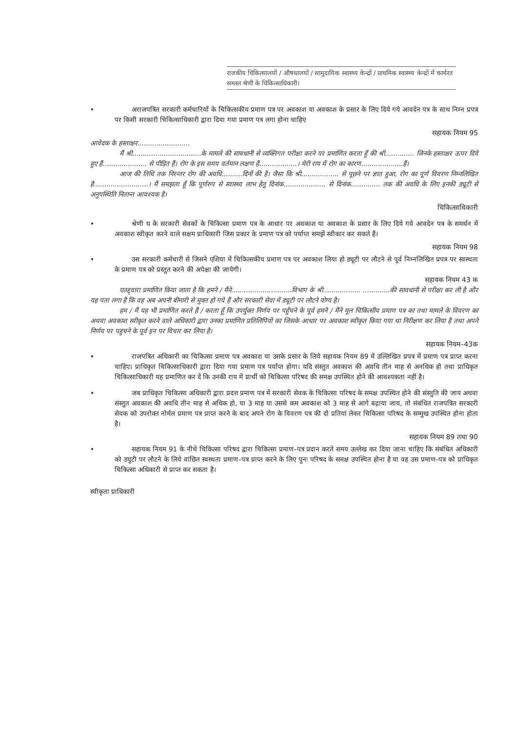राजकीय चिकित्सालयों / औषधालयों / सामुदायिक स्वास्थ्य केन्द्रों / प्राथमिक स्वास्थ्य केन्द्रों में कार्यरत समस्त श्रेणी के चिकित्साधिकारी।
• अराजपत्रित सरकारी कर्मचारियों के चिकित्सकीय प्रमाण पत्र पर अवकाश या अवकाश के प्रसार के लिए दिये गये आवदेन पत्र के साथ निम्न प्रपत्र पर किसी सरकारी चिकित्साधिकारी द्वारा दिया गया प्रमाण पत्र लगा होना चाहिए
सहायक नियम 95
आवेदक के हस्ताक्षर.........................
मैं श्री.................................के मामले की सावधानी से व्यक्तिगत परीक्षा करने पर प्रमाणित करता हूँ की श्री.............. जिनके हस्ताक्षर ऊपर दिये हुए हैं..................... से पीड़ित हैं। रोग के इस समय वर्तमान लक्षण हैं..................। मेरी राय में रोग का कारण....................हैं।
आज की तिथि तक निरन्तर रोग की अवधि..........दिनों की है। जैसा कि श्री.................. से पूछने पर ज्ञात हुआ, रोग का पूर्ण विवरण निम्नलिखित है..........................। मैं समझता हूँ कि पूर्णरुप से स्वास्थ्य लाभ हेतु दिनांक.................... से दिनांक.............. तक की अवधि के लिए इनकी ड्यूटी से अनुपस्थिति नितान्त आवश्यक है।
चिकित्साधिकारी
• श्रेणी घ के सरकारी सेवकों के चिकित्सा प्रमाण पत्र के आधार पर अवकाश या अवकाश के प्रसार के लिए दिये गये आवदेन पत्र के समर्थन में अवकाश स्वीकृत करने वाले सक्षम प्राधिकारी जिस प्रकार के प्रमाण पत्र को पर्याप्त समझें स्वीकार कर सकते हैं।
सहायक नियम 98
• उस सरकारी कर्मचारी से जिसने एशिया में चिकित्सकीय प्रमाण पत्र पर अवकाश लिया हो ड्यूटी पर लौटने से पूर्व निम्नलिखित प्रपत्र पर स्वस्थता के प्रमाण पत्र को प्रस्तुत करने की अपेक्षा की जायेगी।
सहायक नियम 43 क
एतद्द्वारा प्रमाणित किया जाता है कि हमने / मैंने.............................विभाग के श्री.................. .............की सावधानी से परीक्षा कर ली है और यह पता लगा है कि वह अब अपनी बीमारी से मुक्त हो गये हैं और सरकारी सेवा में ड्यूटी पर लौटने योग्य है।
हम / मैं यह भी प्रमाणित करते हैं / करता हूँ कि उपर्युक्त निर्णय पर पहुँचने के पूर्व हमने / मैंने मूल चिकित्सीय प्रमाण पत्र का तथा मामले के विवरण का अथवा अवकाश स्वीकृत करने वाले अधिकारी द्वारा उनका प्रमाणित प्रतिलिपियों का जिसके आधार पर अवकाश स्वीकृत किया गया था निरीक्षण कर लिया है तथा अपने निर्णय पर पहुचने के पूर्व इन पर विचार कर लिया है।
सहायक नियम–43क
• राजपत्रित अधिकारी का चिकित्सा प्रमाण पत्र अवकाश या उसके प्रसार के लिये सहायक नियम 89 में उल्लिखित प्रपत्र में प्रमाण पत्र प्राप्त करना चाहिए। प्राधिकृत चिकित्साधिकारी द्वारा दिया गया प्रमाण पत्र पर्याप्त होगा। यदि संस्तुत अवकाश की अवधि तीन माह से अनधिक हो तथा प्राधिकृत चिकित्साधिकारी यह प्रमाणित कर दें कि उनकी राय में प्रार्थी को चिकित्सा परिषद की समक्ष उपस्थित होने की आवश्यकता नहीं है।
• जब प्राधिकृत चिकित्सा अधिकारी द्वारा प्रदत्त प्रमाण पत्र में सरकारी सेवक के चिकित्सा परिषद के समक्ष उपस्थित होने की संस्तुति की जाय अथवा संस्तुत अवकाश की अवधि तीन माह से अधिक हो, या 3 माह या उससे कम अवकाश को 3 माह से आगे बढ़ाया जाय, तो संबंधित राजपत्रित सरकारी सेवक को उपरोक्त नोर्मल प्रमाण पत्र प्राप्त करने के बाद अपने रोग के विवरण पत्र की दो प्रतियां लेकर चिकित्सा परिषद के सम्मुख उपस्थित होना होता है।
सहायक नियम 89 तथा 90
• सहायक नियम 91 के नीचे चिकित्सा परिषद द्वारा चिकित्सा प्रमाण–पत्र प्रदान करते समय उल्लेख कर दिया जाना चाहिए कि संबंधित अधिकारी को डयुटी पर लौटने के लिये वांछित स्वस्थता प्रमाण–पत्र प्राप्त करने के लिए पुनः परिषद के समक्ष उपस्थित होना है या वह उस प्रमाण–पत्र को प्राधिकृत चिकित्सा अधिकारी से प्राप्त कर सकता है।
स्वीकृता प्राधिकारी